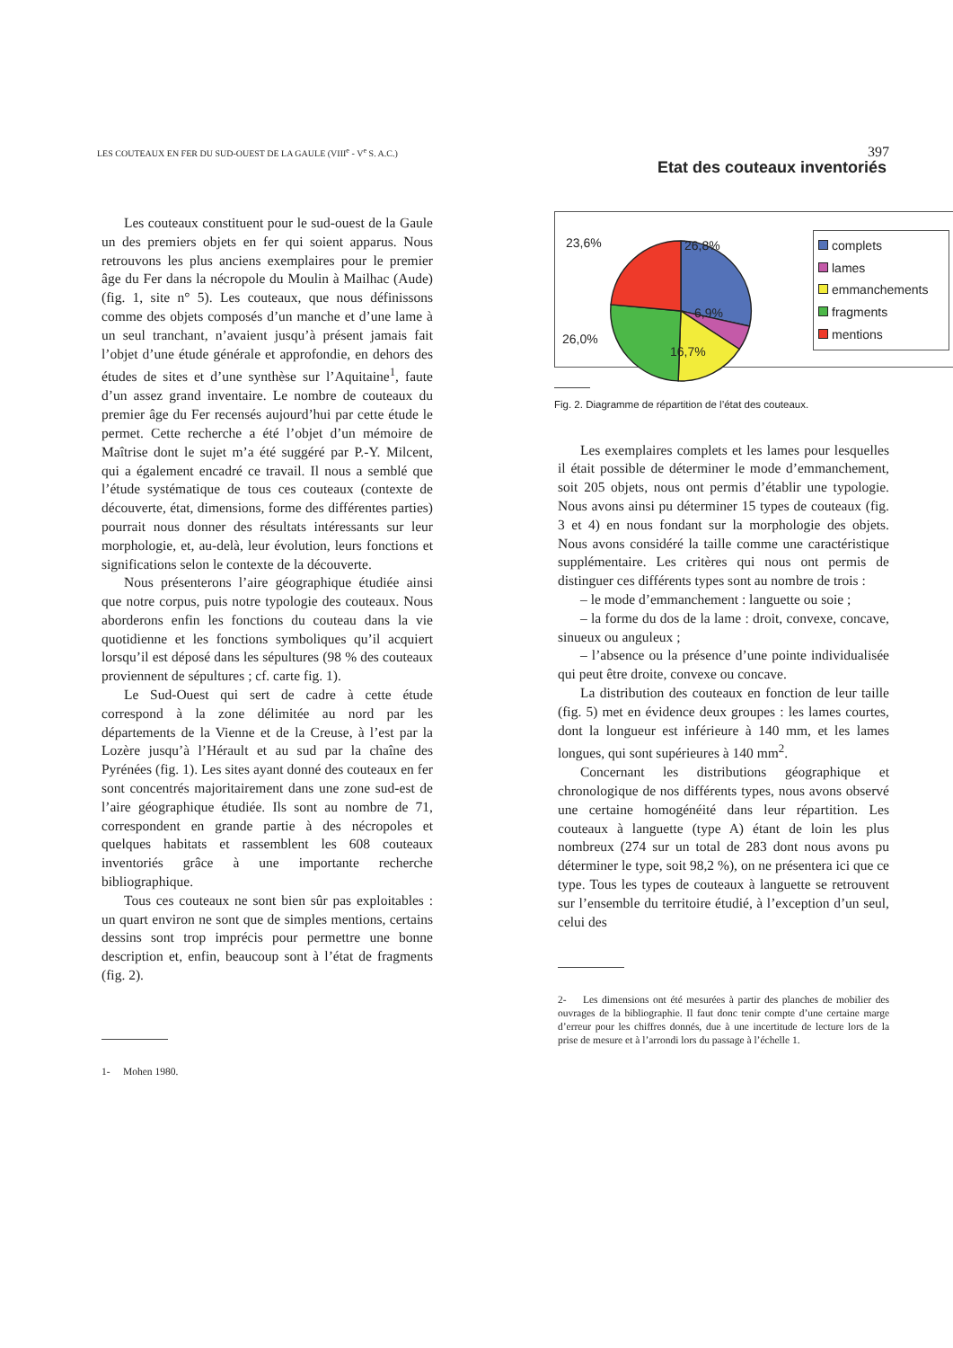LES COUTEAUX EN FER DU SUD-OUEST DE LA GAULE (VIII<sup>e</sup> - V<sup>e</sup> S. A.C.) 397
Les couteaux constituent pour le sud-ouest de la Gaule un des premiers objets en fer qui soient apparus. Nous retrouvons les plus anciens exemplaires pour le premier âge du Fer dans la nécropole du Moulin à Mailhac (Aude) (fig. 1, site n° 5). Les couteaux, que nous définissons comme des objets composés d’un manche et d’une lame à un seul tranchant, n’avaient jusqu’à présent jamais fait l’objet d’une étude générale et approfondie, en dehors des études de sites et d’une synthèse sur l’Aquitaine<sup>1</sup>, faute d’un assez grand inventaire. Le nombre de couteaux du premier âge du Fer recensés aujourd’hui par cette étude le permet. Cette recherche a été l’objet d’un mémoire de Maîtrise dont le sujet m’a été suggéré par P.-Y. Milcent, qui a également encadré ce travail. Il nous a semblé que l’étude systématique de tous ces couteaux (contexte de découverte, état, dimensions, forme des différentes parties) pourrait nous donner des résultats intéressants sur leur morphologie, et, au-delà, leur évolution, leurs fonctions et significations selon le contexte de la découverte.
Nous présenterons l’aire géographique étudiée ainsi que notre corpus, puis notre typologie des couteaux. Nous aborderons enfin les fonctions du couteau dans la vie quotidienne et les fonctions symboliques qu’il acquiert lorsqu’il est déposé dans les sépultures (98 % des couteaux proviennent de sépultures ; cf. carte fig. 1).
Le Sud-Ouest qui sert de cadre à cette étude correspond à la zone délimitée au nord par les départements de la Vienne et de la Creuse, à l’est par la Lozère jusqu’à l’Hérault et au sud par la chaîne des Pyrénées (fig. 1). Les sites ayant donné des couteaux en fer sont concentrés majoritairement dans une zone sud-est de l’aire géographique étudiée. Ils sont au nombre de 71, correspondent en grande partie à des nécropoles et quelques habitats et rassemblent les 608 couteaux inventoriés grâce à une importante recherche bibliographique.
Tous ces couteaux ne sont bien sûr pas exploitables : un quart environ ne sont que de simples mentions, certains dessins sont trop imprécis pour permettre une bonne description et, enfin, beaucoup sont à l’état de fragments (fig. 2).
1- Mohen 1980.
Etat des couteaux inventoriés
23,6% 26,8%
6,9%
26,0%
16,7%
complets
lames
emmanchements
fragments
mentions
Fig. 2. Diagramme de répartition de l’état des couteaux.
Les exemplaires complets et les lames pour lesquelles il était possible de déterminer le mode d’emmanchement, soit 205 objets, nous ont permis d’établir une typologie. Nous avons ainsi pu déterminer 15 types de couteaux (fig. 3 et 4) en nous fondant sur la morphologie des objets. Nous avons considéré la taille comme une caractéristique supplémentaire. Les critères qui nous ont permis de distinguer ces différents types sont au nombre de trois :
– le mode d’emmanchement : languette ou soie ;
– la forme du dos de la lame : droit, convexe, concave, sinueux ou anguleux ;
– l’absence ou la présence d’une pointe individualisée qui peut être droite, convexe ou concave.
La distribution des couteaux en fonction de leur taille (fig. 5) met en évidence deux groupes : les lames courtes, dont la longueur est inférieure à 140 mm, et les lames longues, qui sont supérieures à 140 mm<sup>2</sup>.
Concernant les distributions géographique et chronologique de nos différents types, nous avons observé une certaine homogénéité dans leur répartition. Les couteaux à languette (type A) étant de loin les plus nombreux (274 sur un total de 283 dont nous avons pu déterminer le type, soit 98,2 %), on ne présentera ici que ce type. Tous les types de couteaux à languette se retrouvent sur l’ensemble du territoire étudié, à l’exception d’un seul, celui des
2- Les dimensions ont été mesurées à partir des planches de mobilier des ouvrages de la bibliographie. Il faut donc tenir compte d’une certaine marge d’erreur pour les chiffres donnés, due à une incertitude de lecture lors de la prise de mesure et à l’arrondi lors du passage à l’échelle 1.